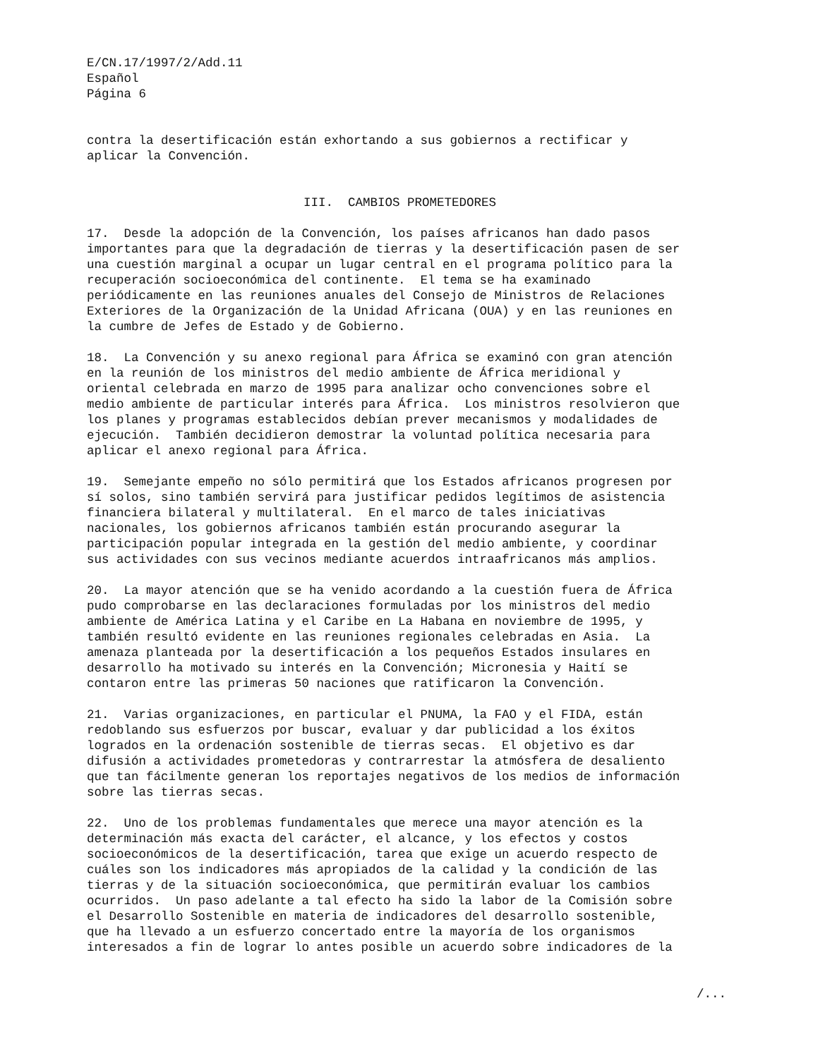E/CN.17/1997/2/Add.11
Español
Página 6
contra la desertificación están exhortando a sus gobiernos a rectificar y
aplicar la Convención.
III.  CAMBIOS PROMETEDORES
17.  Desde la adopción de la Convención, los países africanos han dado pasos
importantes para que la degradación de tierras y la desertificación pasen de ser
una cuestión marginal a ocupar un lugar central en el programa político para la
recuperación socioeconómica del continente.  El tema se ha examinado
periódicamente en las reuniones anuales del Consejo de Ministros de Relaciones
Exteriores de la Organización de la Unidad Africana (OUA) y en las reuniones en
la cumbre de Jefes de Estado y de Gobierno.
18.  La Convención y su anexo regional para África se examinó con gran atención
en la reunión de los ministros del medio ambiente de África meridional y
oriental celebrada en marzo de 1995 para analizar ocho convenciones sobre el
medio ambiente de particular interés para África.  Los ministros resolvieron que
los planes y programas establecidos debían prever mecanismos y modalidades de
ejecución.  También decidieron demostrar la voluntad política necesaria para
aplicar el anexo regional para África.
19.  Semejante empeño no sólo permitirá que los Estados africanos progresen por
sí solos, sino también servirá para justificar pedidos legítimos de asistencia
financiera bilateral y multilateral.  En el marco de tales iniciativas
nacionales, los gobiernos africanos también están procurando asegurar la
participación popular integrada en la gestión del medio ambiente, y coordinar
sus actividades con sus vecinos mediante acuerdos intraafricanos más amplios.
20.  La mayor atención que se ha venido acordando a la cuestión fuera de África
pudo comprobarse en las declaraciones formuladas por los ministros del medio
ambiente de América Latina y el Caribe en La Habana en noviembre de 1995, y
también resultó evidente en las reuniones regionales celebradas en Asia.  La
amenaza planteada por la desertificación a los pequeños Estados insulares en
desarrollo ha motivado su interés en la Convención; Micronesia y Haití se
contaron entre las primeras 50 naciones que ratificaron la Convención.
21.  Varias organizaciones, en particular el PNUMA, la FAO y el FIDA, están
redoblando sus esfuerzos por buscar, evaluar y dar publicidad a los éxitos
logrados en la ordenación sostenible de tierras secas.  El objetivo es dar
difusión a actividades prometedoras y contrarrestar la atmósfera de desaliento
que tan fácilmente generan los reportajes negativos de los medios de información
sobre las tierras secas.
22.  Uno de los problemas fundamentales que merece una mayor atención es la
determinación más exacta del carácter, el alcance, y los efectos y costos
socioeconómicos de la desertificación, tarea que exige un acuerdo respecto de
cuáles son los indicadores más apropiados de la calidad y la condición de las
tierras y de la situación socioeconómica, que permitirán evaluar los cambios
ocurridos.  Un paso adelante a tal efecto ha sido la labor de la Comisión sobre
el Desarrollo Sostenible en materia de indicadores del desarrollo sostenible,
que ha llevado a un esfuerzo concertado entre la mayoría de los organismos
interesados a fin de lograr lo antes posible un acuerdo sobre indicadores de la
/...